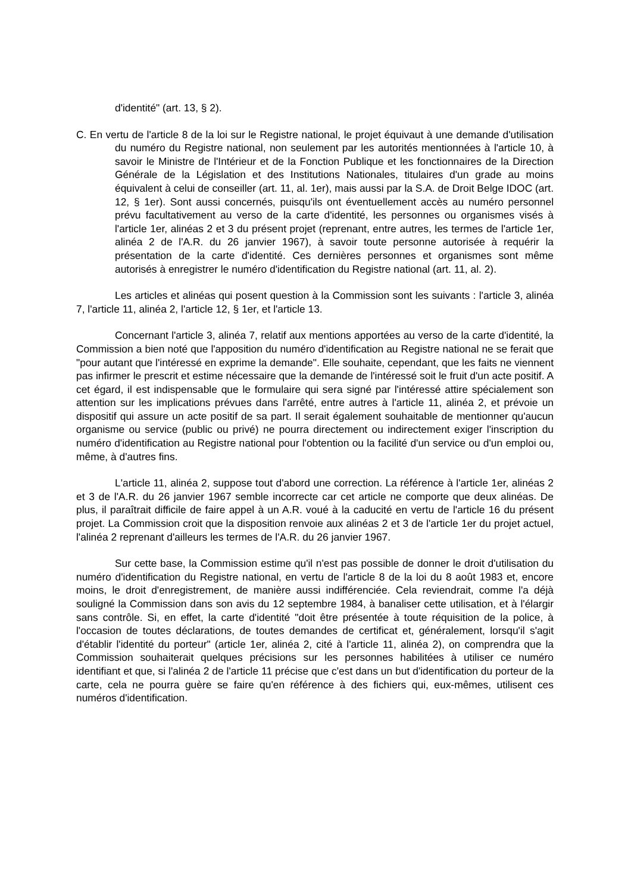d'identité" (art. 13, § 2).
C. En vertu de l'article 8 de la loi sur le Registre national, le projet équivaut à une demande d'utilisation du numéro du Registre national, non seulement par les autorités mentionnées à l'article 10, à savoir le Ministre de l'Intérieur et de la Fonction Publique et les fonctionnaires de la Direction Générale de la Législation et des Institutions Nationales, titulaires d'un grade au moins équivalent à celui de conseiller (art. 11, al. 1er), mais aussi par la S.A. de Droit Belge IDOC (art. 12, § 1er). Sont aussi concernés, puisqu'ils ont éventuellement accès au numéro personnel prévu facultativement au verso de la carte d'identité, les personnes ou organismes visés à l'article 1er, alinéas 2 et 3 du présent projet (reprenant, entre autres, les termes de l'article 1er, alinéa 2 de l'A.R. du 26 janvier 1967), à savoir toute personne autorisée à requérir la présentation de la carte d'identité. Ces dernières personnes et organismes sont même autorisés à enregistrer le numéro d'identification du Registre national (art. 11, al. 2).
Les articles et alinéas qui posent question à la Commission sont les suivants : l'article 3, alinéa 7, l'article 11, alinéa 2, l'article 12, § 1er, et l'article 13.
Concernant l'article 3, alinéa 7, relatif aux mentions apportées au verso de la carte d'identité, la Commission a bien noté que l'apposition du numéro d'identification au Registre national ne se ferait que "pour autant que l'intéressé en exprime la demande". Elle souhaite, cependant, que les faits ne viennent pas infirmer le prescrit et estime nécessaire que la demande de l'intéressé soit le fruit d'un acte positif. A cet égard, il est indispensable que le formulaire qui sera signé par l'intéressé attire spécialement son attention sur les implications prévues dans l'arrêté, entre autres à l'article 11, alinéa 2, et prévoie un dispositif qui assure un acte positif de sa part. Il serait également souhaitable de mentionner qu'aucun organisme ou service (public ou privé) ne pourra directement ou indirectement exiger l'inscription du numéro d'identification au Registre national pour l'obtention ou la facilité d'un service ou d'un emploi ou, même, à d'autres fins.
L'article 11, alinéa 2, suppose tout d'abord une correction. La référence à l'article 1er, alinéas 2 et 3 de l'A.R. du 26 janvier 1967 semble incorrecte car cet article ne comporte que deux alinéas. De plus, il paraîtrait difficile de faire appel à un A.R. voué à la caducité en vertu de l'article 16 du présent projet. La Commission croit que la disposition renvoie aux alinéas 2 et 3 de l'article 1er du projet actuel, l'alinéa 2 reprenant d'ailleurs les termes de l'A.R. du 26 janvier 1967.
Sur cette base, la Commission estime qu'il n'est pas possible de donner le droit d'utilisation du numéro d'identification du Registre national, en vertu de l'article 8 de la loi du 8 août 1983 et, encore moins, le droit d'enregistrement, de manière aussi indifférenciée. Cela reviendrait, comme l'a déjà souligné la Commission dans son avis du 12 septembre 1984, à banaliser cette utilisation, et à l'élargir sans contrôle. Si, en effet, la carte d'identité "doit être présentée à toute réquisition de la police, à l'occasion de toutes déclarations, de toutes demandes de certificat et, généralement, lorsqu'il s'agit d'établir l'identité du porteur" (article 1er, alinéa 2, cité à l'article 11, alinéa 2), on comprendra que la Commission souhaiterait quelques précisions sur les personnes habilitées à utiliser ce numéro identifiant et que, si l'alinéa 2 de l'article 11 précise que c'est dans un but d'identification du porteur de la carte, cela ne pourra guère se faire qu'en référence à des fichiers qui, eux-mêmes, utilisent ces numéros d'identification.